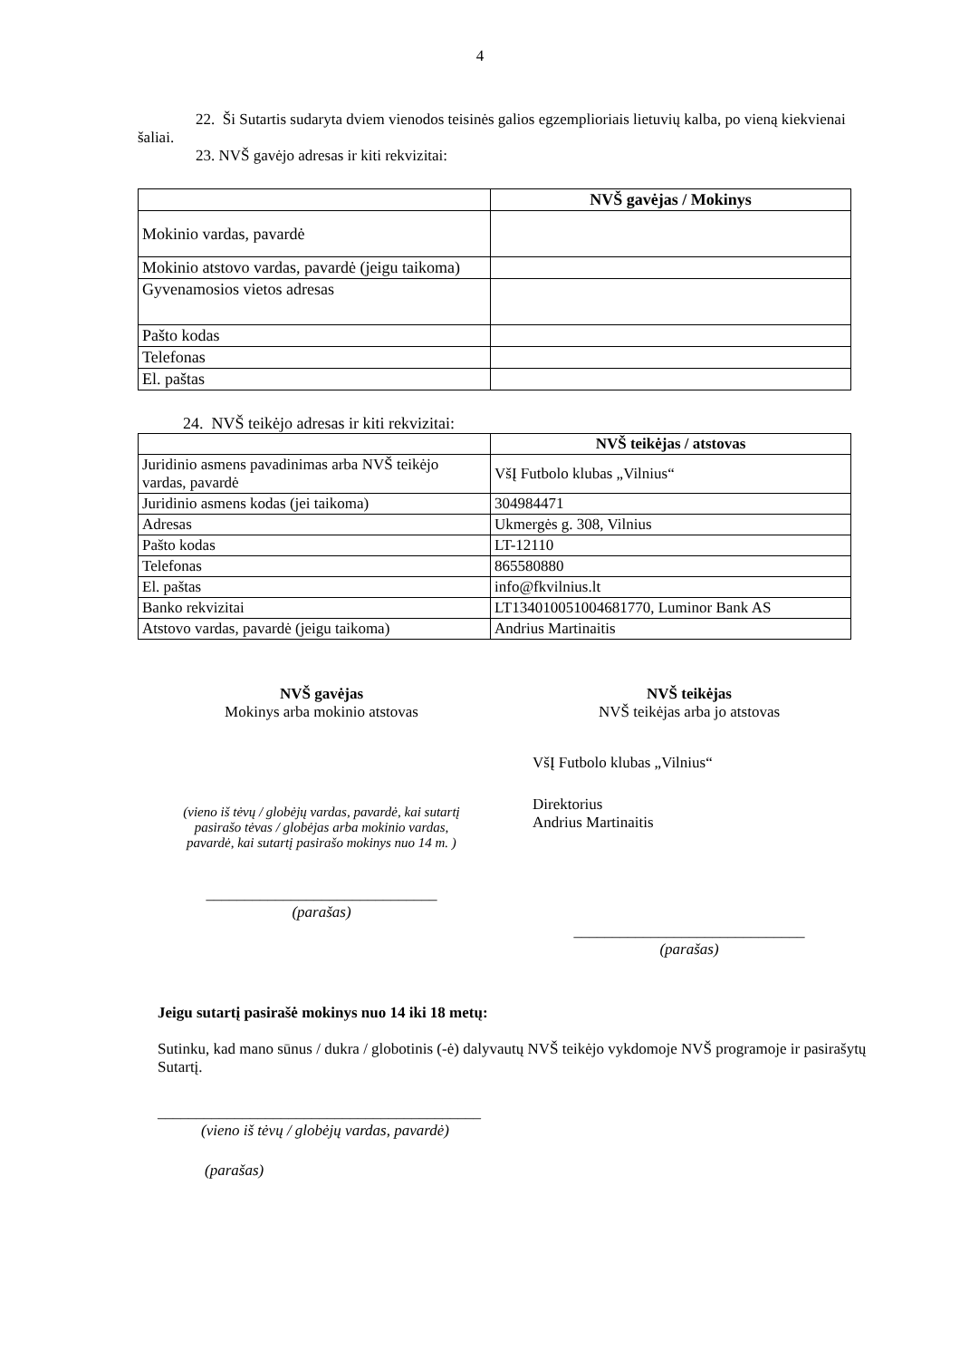4
22. Ši Sutartis sudaryta dviem vienodos teisinės galios egzemplioriais lietuvių kalba, po vieną kiekvienai šaliai.
23. NVŠ gavėjo adresas ir kiti rekvizitai:
| | NVŠ gavėjas / Mokinys |
| Mokinio vardas, pavardė | |
| Mokinio atstovo vardas, pavardė (jeigu taikoma) | |
| Gyvenamosios vietos adresas | |
| Pašto kodas | |
| Telefonas | |
| El. paštas | |
24. NVŠ teikėjo adresas ir kiti rekvizitai:
| | NVŠ teikėjas / atstovas |
| Juridinio asmens pavadinimas arba NVŠ teikėjo vardas, pavardė | VšĮ Futbolo klubas „Vilnius“ |
| Juridinio asmens kodas (jei taikoma) | 304984471 |
| Adresas | Ukmergės g. 308, Vilnius |
| Pašto kodas | LT-12110 |
| Telefonas | 865580880 |
| El. paštas | info@fkvilnius.lt |
| Banko rekvizitai | LT134010051004681770, Luminor Bank AS |
| Atstovo vardas, pavardė (jeigu taikoma) | Andrius Martinaitis |
NVŠ gavėjas
Mokinys arba mokinio atstovas
(vieno iš tėvų / globėjų vardas, pavardė, kai sutartį pasirašo tėvas / globėjas arba mokinio vardas, pavardė, kai sutartį pasirašo mokinys nuo 14 m. )
______________________________
(parašas)
NVŠ teikėjas
NVŠ teikėjas arba jo atstovas
VšĮ Futbolo klubas „Vilnius“
Direktorius
Andrius Martinaitis
______________________________
(parašas)
Jeigu sutartį pasirašė mokinys nuo 14 iki 18 metų:
Sutinku, kad mano sūnus / dukra / globotinis (-ė) dalyvautų NVŠ teikėjo vykdomoje NVŠ programoje ir pasirašytų Sutartį.
__________________________________________
(vieno iš tėvų / globėjų vardas, pavardė)
(parašas)